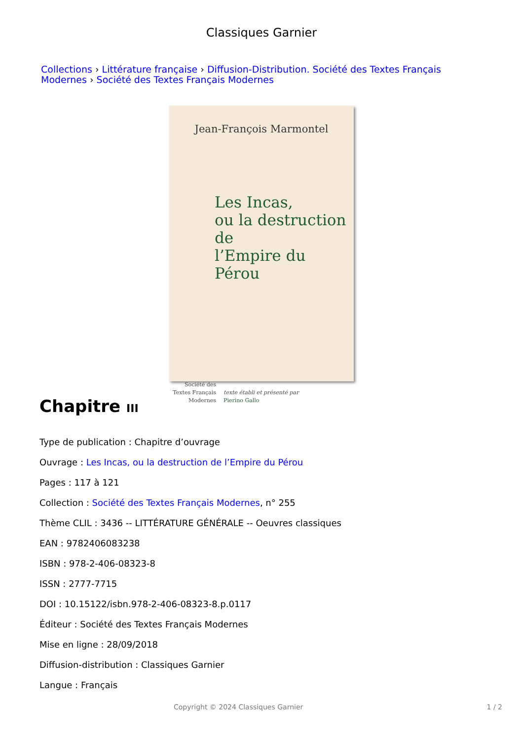Classiques Garnier
Collections › Littérature française › Diffusion-Distribution. Société des Textes Français Modernes › Société des Textes Français Modernes
Jean-François Marmontel
Les Incas,
ou la destruction de
l’Empire du Pérou
Société des
Textes Français
Modernes
texte établi et présenté par
Pierino Gallo
Chapitre III
Type de publication : Chapitre d’ouvrage
Ouvrage : Les Incas, ou la destruction de l’Empire du Pérou
Pages : 117 à 121
Collection : Société des Textes Français Modernes, n° 255
Thème CLIL : 3436 -- LITTÉRATURE GÉNÉRALE -- Oeuvres classiques
EAN : 9782406083238
ISBN : 978-2-406-08323-8
ISSN : 2777-7715
DOI : 10.15122/isbn.978-2-406-08323-8.p.0117
Éditeur : Société des Textes Français Modernes
Mise en ligne : 28/09/2018
Diffusion-distribution : Classiques Garnier
Langue : Français
Copyright © 2024 Classiques Garnier 1 / 2